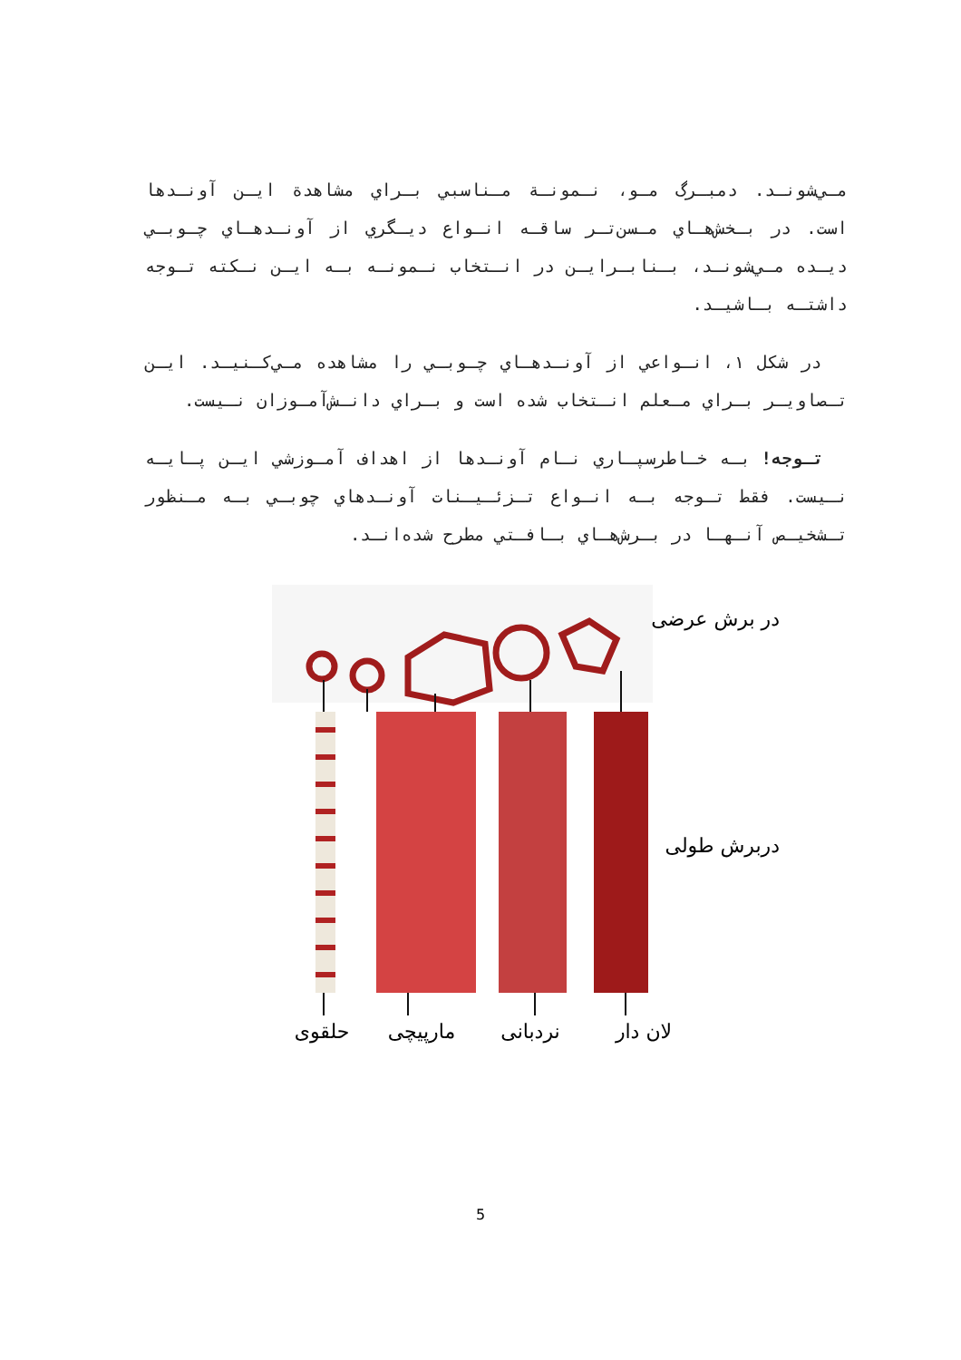مـي‌شونـد. دمبـرگ مـو، نـمونـة مـناسبي بـراي مشاهدة ايـن آونـدها است. در بـخش‌هـاي مـسن‌تـر ساقـه انـواع ديـگري از آونـدهـاي چـوبـي ديـده مـي‌شونـد، بـنابـرايـن در انـتخاب نـمونـه بـه ايـن نـكته تـوجه داشتـه بـاشيـد.
در شكل ۱، انـواعي از آونـدهـاي چـوبـي را مشاهده مـي‌كـنيـد. ايـن تـصاويـر بـراي مـعلم انـتخاب شده است و بـراي دانـش‌آمـوزان نـيست.
تـوجه! بـه خـاطرسپـاري نـام آونـدها از اهداف آمـوزشي ايـن پـايـه نـيست. فقط تـوجه بـه انـواع تـزئـيـنات آونـدهاي چوبـي بـه مـنظور تـشخيـص آنـهـا در بـرش‌هـاي بـافـتي مطرح شده‌انـد.
در برش عرضی
دربرش طولی
لان دار
نردبانی
مارپیچی
حلقوی
5